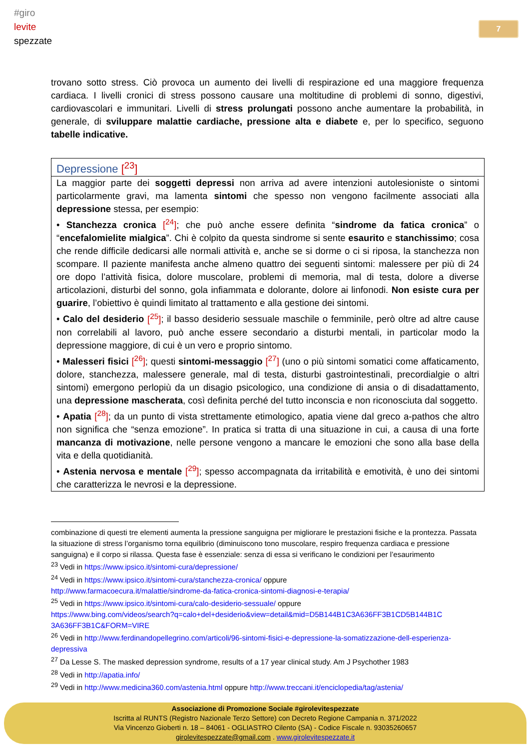#giro
levite
spezzate
7
trovano sotto stress. Ciò provoca un aumento dei livelli di respirazione ed una maggiore frequenza cardiaca. I livelli cronici di stress possono causare una moltitudine di problemi di sonno, digestivi, cardiovascolari e immunitari. Livelli di stress prolungati possono anche aumentare la probabilità, in generale, di sviluppare malattie cardiache, pressione alta e diabete e, per lo specifico, seguono tabelle indicative.
| Depressione [<sup>23</sup>] |
| La maggior parte dei soggetti depressi non arriva ad avere intenzioni autolesioniste o sintomi particolarmente gravi, ma lamenta sintomi che spesso non vengono facilmente associati alla depressione stessa, per esempio: • Stanchezza cronica [<sup>24</sup>] ; che può anche essere definita “ sindrome da fatica cronica ” o “ encefalomielite mialgica ”. Chi è colpito da questa sindrome si sente esaurito e stanchissimo ; cosa che rende difficile dedicarsi alle normali attività e, anche se si dorme o ci si riposa, la stanchezza non scompare. Il paziente manifesta anche almeno quattro dei seguenti sintomi: malessere per più di 24 ore dopo l’attività fisica, dolore muscolare, problemi di memoria, mal di testa, dolore a diverse articolazioni, disturbi del sonno, gola infiammata e dolorante, dolore ai linfonodi. Non esiste cura per guarire , l’obiettivo è quindi limitato al trattamento e alla gestione dei sintomi. • Calo del desiderio [<sup>25</sup>] ; il basso desiderio sessuale maschile o femminile, però oltre ad altre cause non correlabili al lavoro, può anche essere secondario a disturbi mentali, in particolar modo la depressione maggiore, di cui è un vero e proprio sintomo. • Malesseri fisici [<sup>26</sup>] ; questi sintomi-messaggio [<sup>27</sup>] (uno o più sintomi somatici come affaticamento, dolore, stanchezza, malessere generale, mal di testa, disturbi gastrointestinali, precordialgie o altri sintomi) emergono perlopiù da un disagio psicologico, una condizione di ansia o di disadattamento, una depressione mascherata , così definita perché del tutto inconscia e non riconosciuta dal soggetto. • Apatia [<sup>28</sup>] ; da un punto di vista strettamente etimologico, apatia viene dal greco a-pathos che altro non significa che “senza emozione”. In pratica si tratta di una situazione in cui, a causa di una forte mancanza di motivazione , nelle persone vengono a mancare le emozioni che sono alla base della vita e della quotidianità. • Astenia nervosa e mentale [<sup>29</sup>] ; spesso accompagnata da irritabilità e emotività, è uno dei sintomi che caratterizza le nevrosi e la depressione. |
combinazione di questi tre elementi aumenta la pressione sanguigna per migliorare le prestazioni fisiche e la prontezza. Passata la situazione di stress l’organismo torna equilibrio (diminuiscono tono muscolare, respiro frequenza cardiaca e pressione sanguigna) e il corpo si rilassa. Questa fase è essenziale: senza di essa si verificano le condizioni per l’esaurimento
<sup>23</sup> Vedi in https://www.ipsico.it/sintomi-cura/depressione/
<sup>24</sup> Vedi in https://www.ipsico.it/sintomi-cura/stanchezza-cronica/ oppure
http://www.farmacoecura.it/malattie/sindrome-da-fatica-cronica-sintomi-diagnosi-e-terapia/
<sup>25</sup> Vedi in https://www.ipsico.it/sintomi-cura/calo-desiderio-sessuale/ oppure
https://www.bing.com/videos/search?q=calo+del+desiderio&view=detail&mid=D5B144B1C3A636FF3B1CD5B144B1C 3A636FF3B1C&FORM=VIRE
<sup>26</sup> Vedi in http://www.ferdinandopellegrino.com/articoli/96-sintomi-fisici-e-depressione-la-somatizzazione-dell-esperienza-depressiva
<sup>27</sup> Da Lesse S. The masked depression syndrome, results of a 17 year clinical study. Am J Psychother 1983
<sup>28</sup> Vedi in http://apatia.info/
<sup>29</sup> Vedi in http://www.medicina360.com/astenia.html oppure http://www.treccani.it/enciclopedia/tag/astenia/
Associazione di Promozione Sociale #girolevitespezzate
Iscritta al RUNTS (Registro Nazionale Terzo Settore) con Decreto Regione Campania n. 371/2022
Via Vincenzo Gioberti n. 18 – 84061 - OGLIASTRO Cilento (SA) - Codice Fiscale n. 93035260657
girolevitespezzate@gmail.com . www.girolevitespezzate.it